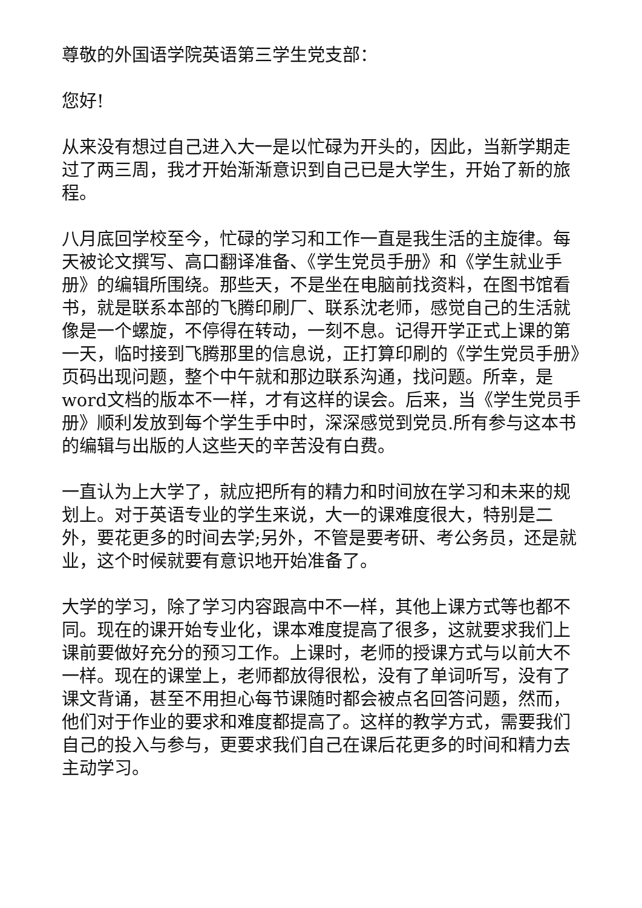尊敬的外国语学院英语第三学生党支部：
您好!
从来没有想过自己进入大一是以忙碌为开头的，因此，当新学期走过了两三周，我才开始渐渐意识到自己已是大学生，开始了新的旅程。
八月底回学校至今，忙碌的学习和工作一直是我生活的主旋律。每天被论文撰写、高口翻译准备、《学生党员手册》和《学生就业手册》的编辑所围绕。那些天，不是坐在电脑前找资料，在图书馆看书，就是联系本部的飞腾印刷厂、联系沈老师，感觉自己的生活就像是一个螺旋，不停得在转动，一刻不息。记得开学正式上课的第一天，临时接到飞腾那里的信息说，正打算印刷的《学生党员手册》页码出现问题，整个中午就和那边联系沟通，找问题。所幸，是word文档的版本不一样，才有这样的误会。后来，当《学生党员手册》顺利发放到每个学生手中时，深深感觉到党员.所有参与这本书的编辑与出版的人这些天的辛苦没有白费。
一直认为上大学了，就应把所有的精力和时间放在学习和未来的规划上。对于英语专业的学生来说，大一的课难度很大，特别是二外，要花更多的时间去学;另外，不管是要考研、考公务员，还是就业，这个时候就要有意识地开始准备了。
大学的学习，除了学习内容跟高中不一样，其他上课方式等也都不同。现在的课开始专业化，课本难度提高了很多，这就要求我们上课前要做好充分的预习工作。上课时，老师的授课方式与以前大不一样。现在的课堂上，老师都放得很松，没有了单词听写，没有了课文背诵，甚至不用担心每节课随时都会被点名回答问题，然而，他们对于作业的要求和难度都提高了。这样的教学方式，需要我们自己的投入与参与，更要求我们自己在课后花更多的时间和精力去主动学习。